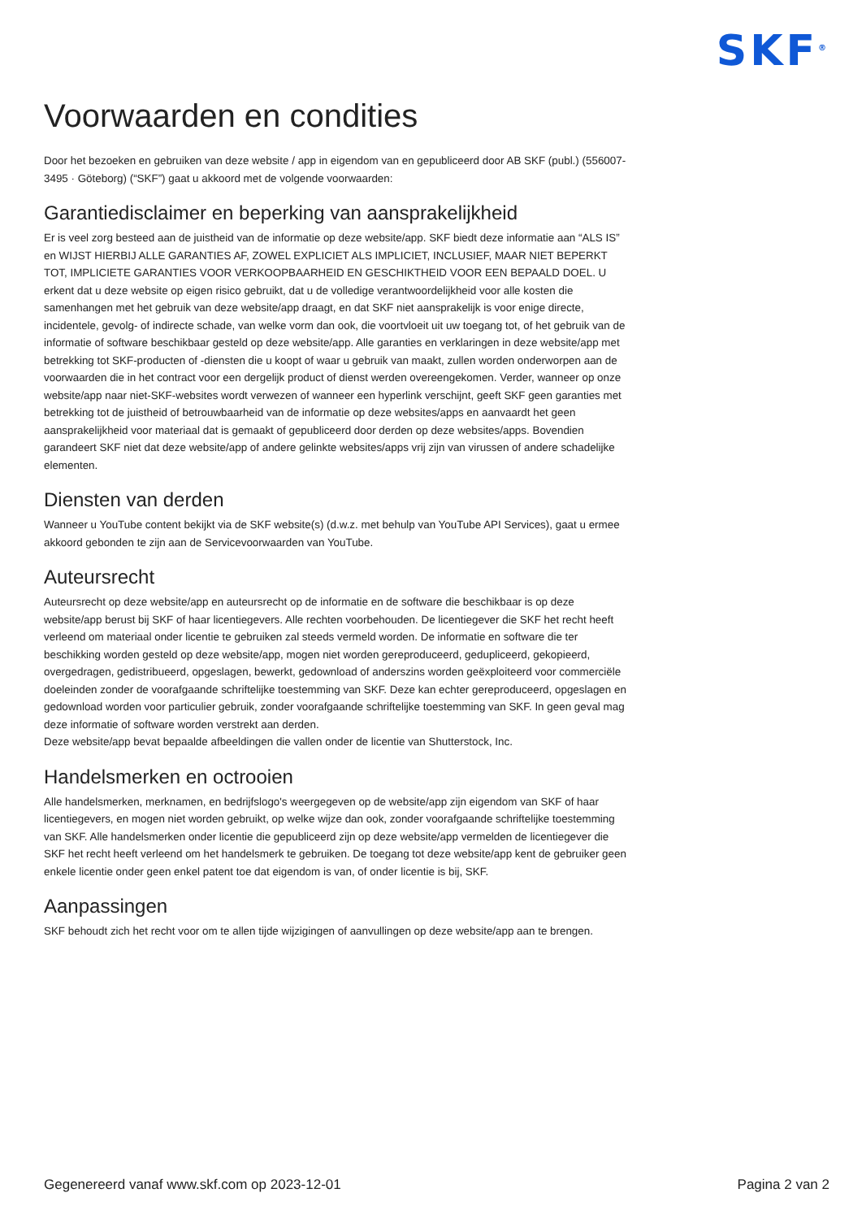SKF<sup>®</sup>
Voorwaarden en condities
Door het bezoeken en gebruiken van deze website / app in eigendom van en gepubliceerd door AB SKF (publ.) (556007-3495 · Göteborg) (“SKF”) gaat u akkoord met de volgende voorwaarden:
Garantiedisclaimer en beperking van aansprakelijkheid
Er is veel zorg besteed aan de juistheid van de informatie op deze website/app. SKF biedt deze informatie aan “ALS IS” en WIJST HIERBIJ ALLE GARANTIES AF, ZOWEL EXPLICIET ALS IMPLICIET, INCLUSIEF, MAAR NIET BEPERKT TOT, IMPLICIETE GARANTIES VOOR VERKOOPBAARHEID EN GESCHIKTHEID VOOR EEN BEPAALD DOEL. U erkent dat u deze website op eigen risico gebruikt, dat u de volledige verantwoordelijkheid voor alle kosten die samenhangen met het gebruik van deze website/app draagt, en dat SKF niet aansprakelijk is voor enige directe, incidentele, gevolg- of indirecte schade, van welke vorm dan ook, die voortvloeit uit uw toegang tot, of het gebruik van de informatie of software beschikbaar gesteld op deze website/app. Alle garanties en verklaringen in deze website/app met betrekking tot SKF-producten of -diensten die u koopt of waar u gebruik van maakt, zullen worden onderworpen aan de voorwaarden die in het contract voor een dergelijk product of dienst werden overeengekomen. Verder, wanneer op onze website/app naar niet-SKF-websites wordt verwezen of wanneer een hyperlink verschijnt, geeft SKF geen garanties met betrekking tot de juistheid of betrouwbaarheid van de informatie op deze websites/apps en aanvaardt het geen aansprakelijkheid voor materiaal dat is gemaakt of gepubliceerd door derden op deze websites/apps. Bovendien garandeert SKF niet dat deze website/app of andere gelinkte websites/apps vrij zijn van virussen of andere schadelijke elementen.
Diensten van derden
Wanneer u YouTube content bekijkt via de SKF website(s) (d.w.z. met behulp van YouTube API Services), gaat u ermee akkoord gebonden te zijn aan de Servicevoorwaarden van YouTube.
Auteursrecht
Auteursrecht op deze website/app en auteursrecht op de informatie en de software die beschikbaar is op deze website/app berust bij SKF of haar licentiegevers. Alle rechten voorbehouden. De licentiegever die SKF het recht heeft verleend om materiaal onder licentie te gebruiken zal steeds vermeld worden. De informatie en software die ter beschikking worden gesteld op deze website/app, mogen niet worden gereproduceerd, gedupliceerd, gekopieerd, overgedragen, gedistribueerd, opgeslagen, bewerkt, gedownload of anderszins worden geëxploiteerd voor commerciële doeleinden zonder de voorafgaande schriftelijke toestemming van SKF. Deze kan echter gereproduceerd, opgeslagen en gedownload worden voor particulier gebruik, zonder voorafgaande schriftelijke toestemming van SKF. In geen geval mag deze informatie of software worden verstrekt aan derden.
Deze website/app bevat bepaalde afbeeldingen die vallen onder de licentie van Shutterstock, Inc.
Handelsmerken en octrooien
Alle handelsmerken, merknamen, en bedrijfslogo's weergegeven op de website/app zijn eigendom van SKF of haar licentiegevers, en mogen niet worden gebruikt, op welke wijze dan ook, zonder voorafgaande schriftelijke toestemming van SKF. Alle handelsmerken onder licentie die gepubliceerd zijn op deze website/app vermelden de licentiegever die SKF het recht heeft verleend om het handelsmerk te gebruiken. De toegang tot deze website/app kent de gebruiker geen enkele licentie onder geen enkel patent toe dat eigendom is van, of onder licentie is bij, SKF.
Aanpassingen
SKF behoudt zich het recht voor om te allen tijde wijzigingen of aanvullingen op deze website/app aan te brengen.
Gegenereerd vanaf www.skf.com op 2023-12-01 Pagina 2 van 2